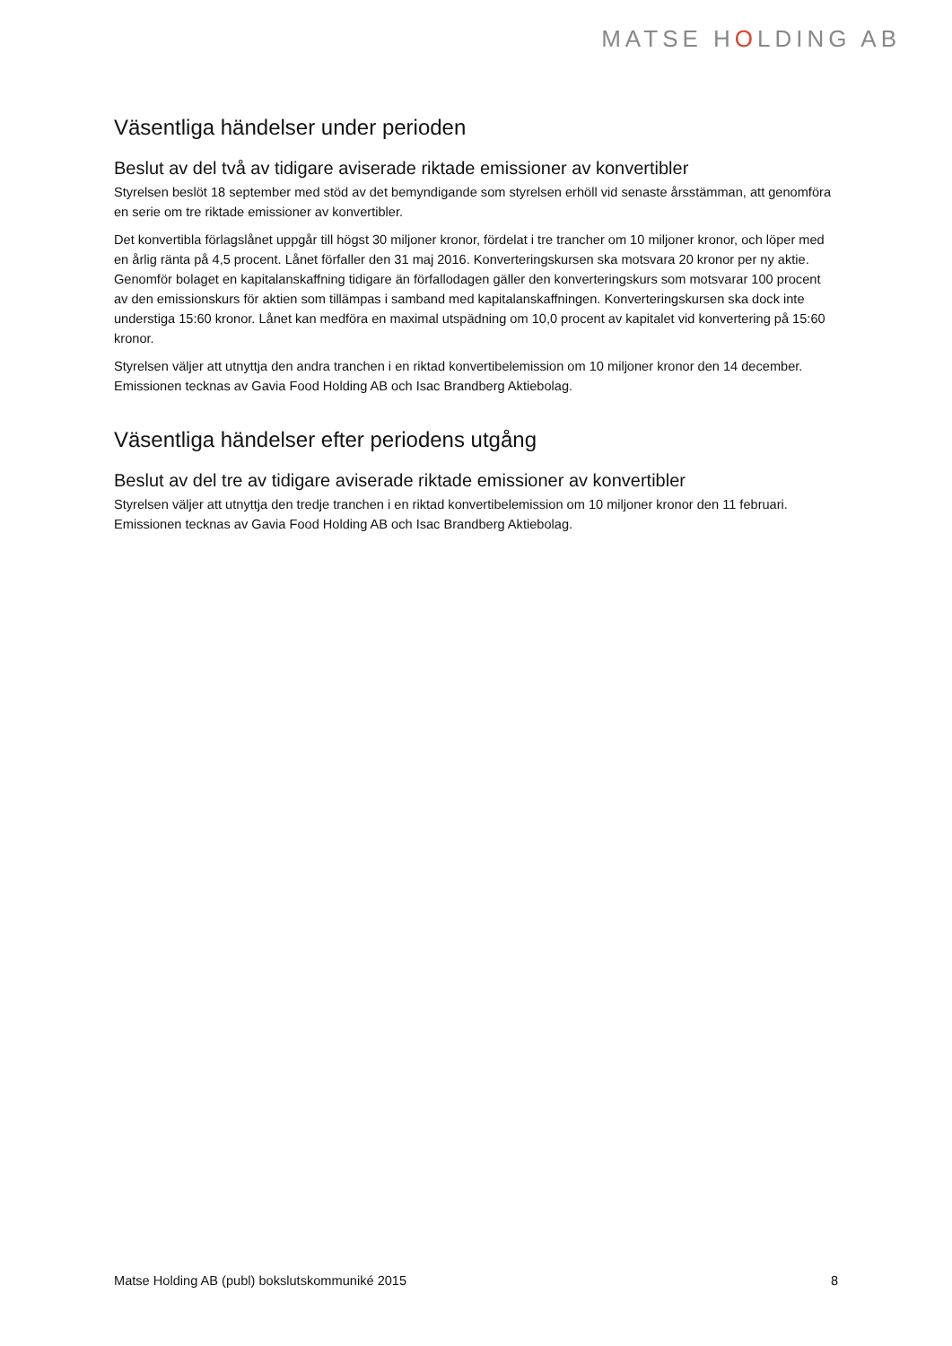MATSE HOLDING AB
Väsentliga händelser under perioden
Beslut av del två av tidigare aviserade riktade emissioner av konvertibler
Styrelsen beslöt 18 september med stöd av det bemyndigande som styrelsen erhöll vid senaste årsstämman, att genomföra en serie om tre riktade emissioner av konvertibler.
Det konvertibla förlagslånet uppgår till högst 30 miljoner kronor, fördelat i tre trancher om 10 miljoner kronor, och löper med en årlig ränta på 4,5 procent. Lånet förfaller den 31 maj 2016. Konverteringskursen ska motsvara 20 kronor per ny aktie. Genomför bolaget en kapitalanskaffning tidigare än förfallodagen gäller den konverteringskurs som motsvarar 100 procent av den emissionskurs för aktien som tillämpas i samband med kapitalanskaffningen. Konverteringskursen ska dock inte understiga 15:60 kronor. Lånet kan medföra en maximal utspädning om 10,0 procent av kapitalet vid konvertering på 15:60 kronor.
Styrelsen väljer att utnyttja den andra tranchen i en riktad konvertibelemission om 10 miljoner kronor den 14 december. Emissionen tecknas av Gavia Food Holding AB och Isac Brandberg Aktiebolag.
Väsentliga händelser efter periodens utgång
Beslut av del tre av tidigare aviserade riktade emissioner av konvertibler
Styrelsen väljer att utnyttja den tredje tranchen i en riktad konvertibelemission om 10 miljoner kronor den 11 februari. Emissionen tecknas av Gavia Food Holding AB och Isac Brandberg Aktiebolag.
Matse Holding AB (publ) bokslutskommuniké 2015 8